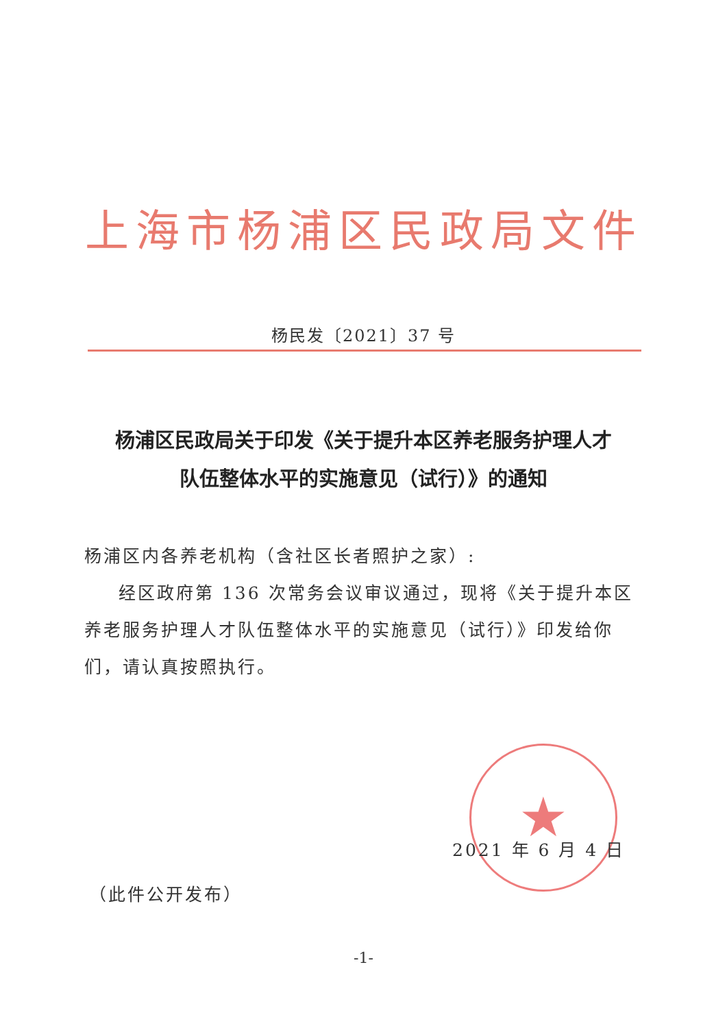上海市杨浦区民政局文件
杨民发〔2021〕37 号
杨浦区民政局关于印发《关于提升本区养老服务护理人才
队伍整体水平的实施意见（试行）》的通知
杨浦区内各养老机构（含社区长者照护之家）:
经区政府第 136 次常务会议审议通过，现将《关于提升本区养老服务护理人才队伍整体水平的实施意见（试行）》印发给你们，请认真按照执行。
★
2021 年 6 月 4 日
（此件公开发布）
-1-